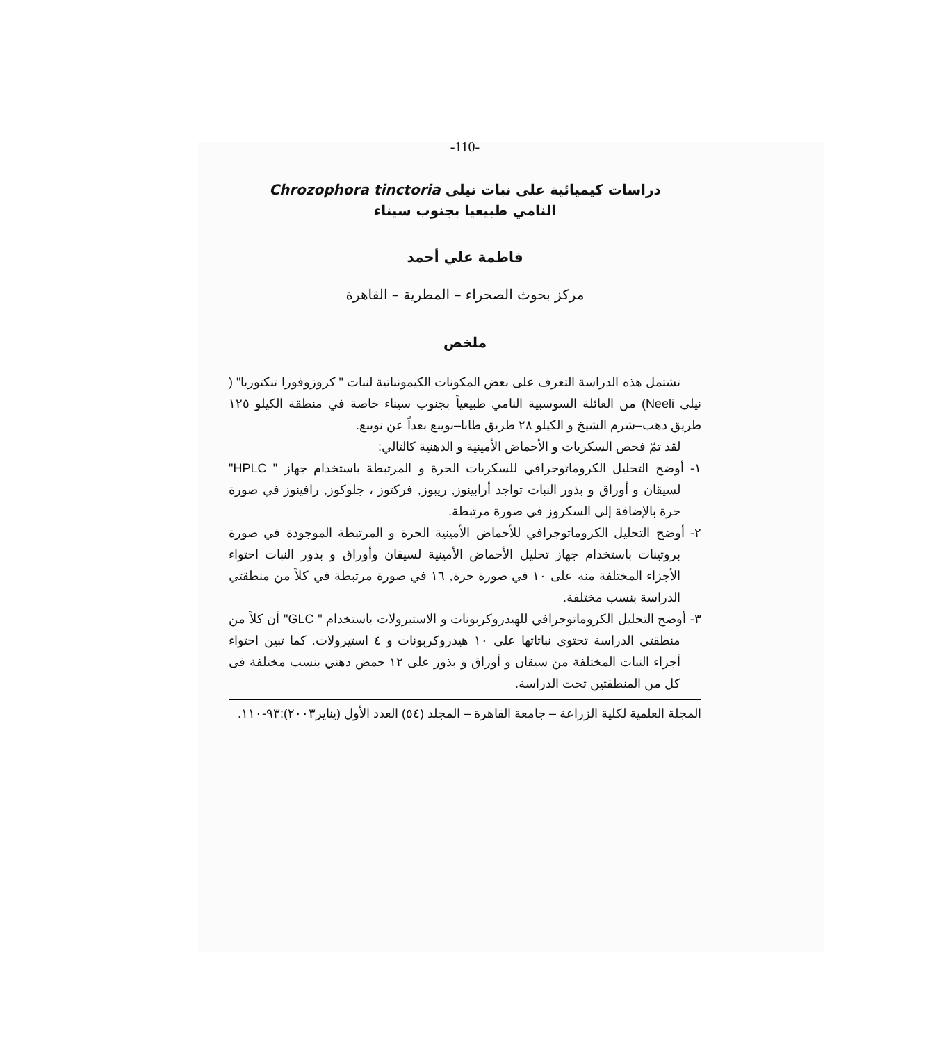-110-
دراسات كيميائية على نبات نيلى Chrozophora tinctoria
النامي طبيعيا بجنوب سيناء
فاطمة علي أحمد
مركز بحوث الصحراء – المطرية – القاهرة
ملخص
تشتمل هذه الدراسة التعرف على بعض المكونات الكيمونباتية لنبات " كروزوفورا تنكتوريا" ( نيلى Neeli) من العائلة السوسبية النامي طبيعياً بجنوب سيناء خاصة في منطقة الكيلو ١٢٥ طريق دهب–شرم الشيخ و الكيلو ٢٨ طريق طابا–نويبع بعداً عن نويبع.
لقد تمّ فحص السكريات و الأحماض الأمينية و الدهنية كالتالي:
١- أوضح التحليل الكروماتوجرافي للسكريات الحرة و المرتبطة باستخدام جهاز " HPLC" لسيقان و أوراق و بذور النبات تواجد أرابينوز, ريبوز, فركتوز ، جلوكوز, رافينوز في صورة حرة بالإضافة إلى السكروز في صورة مرتبطة.
٢- أوضح التحليل الكروماتوجرافي للأحماض الأمينية الحرة و المرتبطة الموجودة في صورة بروتينات باستخدام جهاز تحليل الأحماض الأمينية لسيقان وأوراق و بذور النبات احتواء الأجزاء المختلفة منه على ١٠ في صورة حرة, ١٦ في صورة مرتبطة في كلاً من منطقتي الدراسة بنسب مختلفة.
٣- أوضح التحليل الكروماتوجرافي للهيدروكربونات و الاستيرولات باستخدام " GLC" أن كلاً من منطقتي الدراسة تحتوي نباتاتها على ١٠ هيدروكربونات و ٤ استيرولات. كما تبين احتواء أجزاء النبات المختلفة من سيقان و أوراق و بذور على ١٢ حمض دهني بنسب مختلفة فى كل من المنطقتين تحت الدراسة.
المجلة العلمية لكلية الزراعة – جامعة القاهرة – المجلد (٥٤) العدد الأول (يناير٢٠٠٣):٩٣-١١٠.